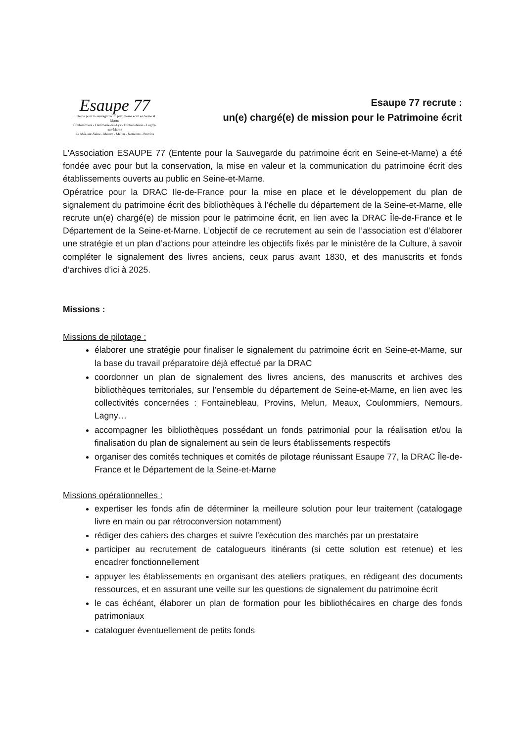Esaupe 77
Entente pour la sauvegarde du patrimoine écrit en Seine et Marne
Coulommiers - Dammarie-les-Lys - Fontainebleau - Lagny-sur-Marne
Le Mée-sur-Seine - Meaux - Melun - Nemours - Provins
Esaupe 77 recrute :
un(e) chargé(e) de mission pour le Patrimoine écrit
L'Association ESAUPE 77 (Entente pour la Sauvegarde du patrimoine écrit en Seine-et-Marne) a été fondée avec pour but la conservation, la mise en valeur et la communication du patrimoine écrit des établissements ouverts au public en Seine-et-Marne.
Opératrice pour la DRAC Ile-de-France pour la mise en place et le développement du plan de signalement du patrimoine écrit des bibliothèques à l’échelle du département de la Seine-et-Marne, elle recrute un(e) chargé(e) de mission pour le patrimoine écrit, en lien avec la DRAC Île-de-France et le Département de la Seine-et-Marne. L’objectif de ce recrutement au sein de l’association est d’élaborer une stratégie et un plan d’actions pour atteindre les objectifs fixés par le ministère de la Culture, à savoir compléter le signalement des livres anciens, ceux parus avant 1830, et des manuscrits et fonds d’archives d’ici à 2025.
Missions :
Missions de pilotage :
élaborer une stratégie pour finaliser le signalement du patrimoine écrit en Seine-et-Marne, sur la base du travail préparatoire déjà effectué par la DRAC
coordonner un plan de signalement des livres anciens, des manuscrits et archives des bibliothèques territoriales, sur l’ensemble du département de Seine-et-Marne, en lien avec les collectivités concernées : Fontainebleau, Provins, Melun, Meaux, Coulommiers, Nemours, Lagny…
accompagner les bibliothèques possédant un fonds patrimonial pour la réalisation et/ou la finalisation du plan de signalement au sein de leurs établissements respectifs
organiser des comités techniques et comités de pilotage réunissant Esaupe 77, la DRAC Île-de-France et le Département de la Seine-et-Marne
Missions opérationnelles :
expertiser les fonds afin de déterminer la meilleure solution pour leur traitement (catalogage livre en main ou par rétroconversion notamment)
rédiger des cahiers des charges et suivre l’exécution des marchés par un prestataire
participer au recrutement de catalogueurs itinérants (si cette solution est retenue) et les encadrer fonctionnellement
appuyer les établissements en organisant des ateliers pratiques, en rédigeant des documents ressources, et en assurant une veille sur les questions de signalement du patrimoine écrit
le cas échéant, élaborer un plan de formation pour les bibliothécaires en charge des fonds patrimoniaux
cataloguer éventuellement de petits fonds